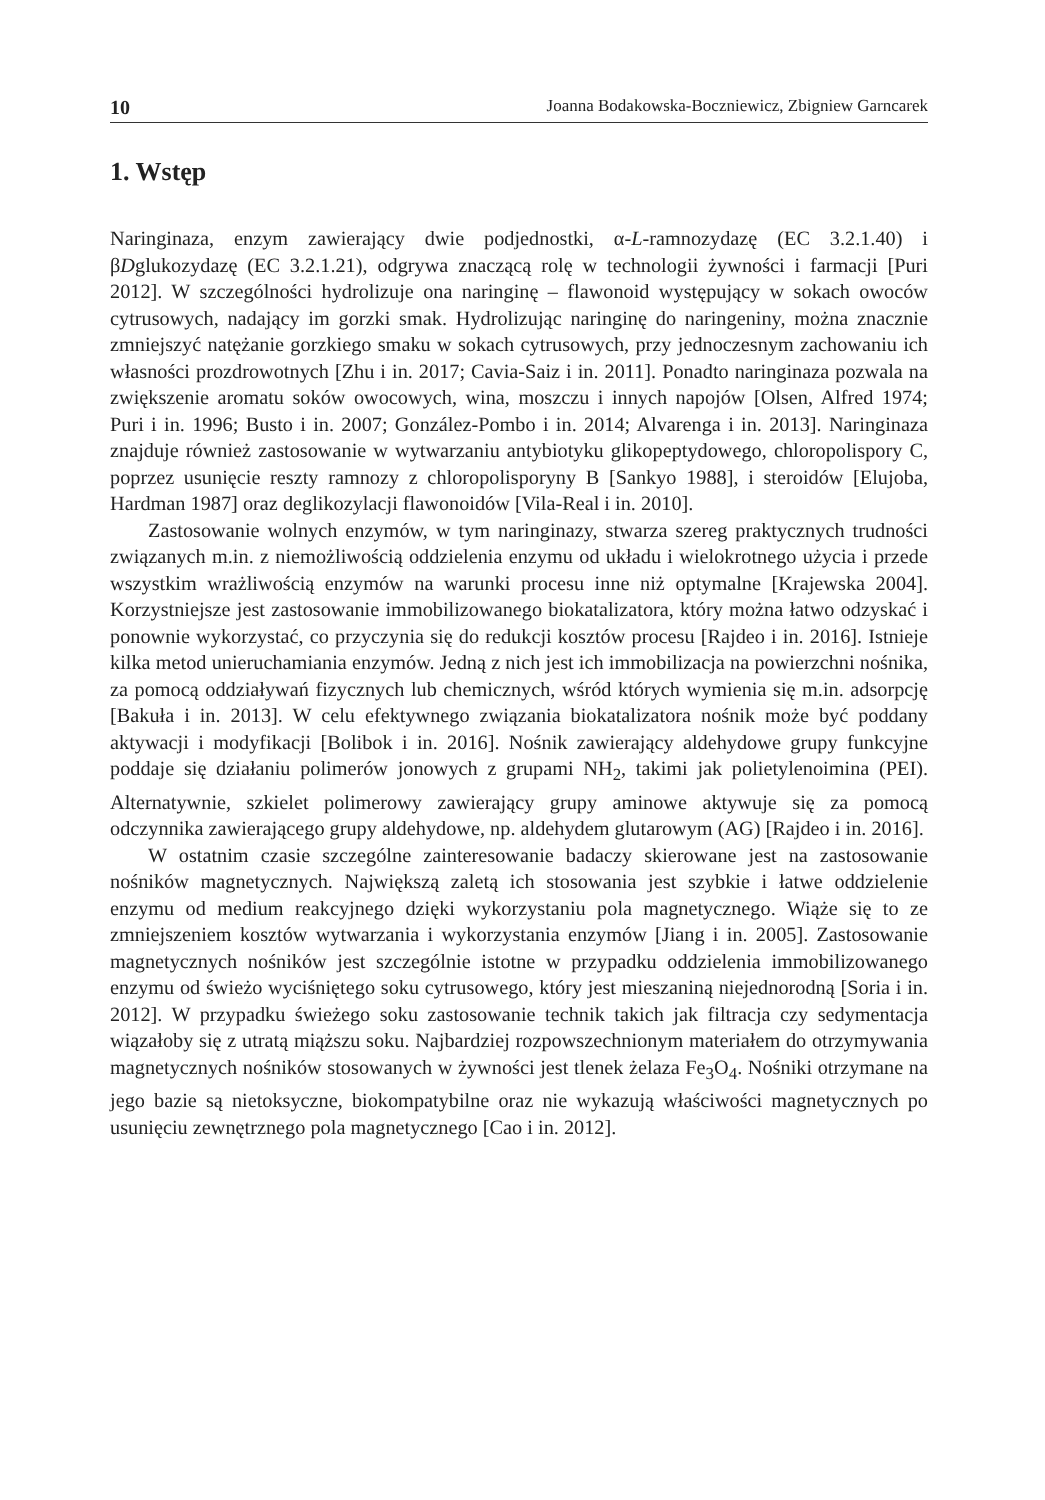10 Joanna Bodakowska-Boczniewicz, Zbigniew Garncarek
1. Wstęp
Naringinaza, enzym zawierający dwie podjednostki, α-L-ramnozydazę (EC 3.2.1.40) i βDglukozydazę (EC 3.2.1.21), odgrywa znaczącą rolę w technologii żywności i farmacji [Puri 2012]. W szczególności hydrolizuje ona naringinę – flawonoid występujący w sokach owoców cytrusowych, nadający im gorzki smak. Hydrolizując naringinę do naringeniny, można znacznie zmniejszyć natężanie gorzkiego smaku w sokach cytrusowych, przy jednoczesnym zachowaniu ich własności prozdrowotnych [Zhu i in. 2017; Cavia-Saiz i in. 2011]. Ponadto naringinaza pozwala na zwiększenie aromatu soków owocowych, wina, moszczu i innych napojów [Olsen, Alfred 1974; Puri i in. 1996; Busto i in. 2007; González-Pombo i in. 2014; Alvarenga i in. 2013]. Naringinaza znajduje również zastosowanie w wytwarzaniu antybiotyku glikopeptydowego, chloropolispory C, poprzez usunięcie reszty ramnozy z chloropolisporyny B [Sankyo 1988], i steroidów [Elujoba, Hardman 1987] oraz deglikozylacji flawonoidów [Vila-Real i in. 2010].
Zastosowanie wolnych enzymów, w tym naringinazy, stwarza szereg praktycznych trudności związanych m.in. z niemożliwością oddzielenia enzymu od układu i wielokrotnego użycia i przede wszystkim wrażliwością enzymów na warunki procesu inne niż optymalne [Krajewska 2004]. Korzystniejsze jest zastosowanie immobilizowanego biokatalizatora, który można łatwo odzyskać i ponownie wykorzystać, co przyczynia się do redukcji kosztów procesu [Rajdeo i in. 2016]. Istnieje kilka metod unieruchamiania enzymów. Jedną z nich jest ich immobilizacja na powierzchni nośnika, za pomocą oddziaływań fizycznych lub chemicznych, wśród których wymienia się m.in. adsorpcję [Bakuła i in. 2013]. W celu efektywnego związania biokatalizatora nośnik może być poddany aktywacji i modyfikacji [Bolibok i in. 2016]. Nośnik zawierający aldehydowe grupy funkcyjne poddaje się działaniu polimerów jonowych z grupami NH<sub>2</sub>, takimi jak polietylenoimina (PEI). Alternatywnie, szkielet polimerowy zawierający grupy aminowe aktywuje się za pomocą odczynnika zawierającego grupy aldehydowe, np. aldehydem glutarowym (AG) [Rajdeo i in. 2016].
W ostatnim czasie szczególne zainteresowanie badaczy skierowane jest na zastosowanie nośników magnetycznych. Największą zaletą ich stosowania jest szybkie i łatwe oddzielenie enzymu od medium reakcyjnego dzięki wykorzystaniu pola magnetycznego. Wiąże się to ze zmniejszeniem kosztów wytwarzania i wykorzystania enzymów [Jiang i in. 2005]. Zastosowanie magnetycznych nośników jest szczególnie istotne w przypadku oddzielenia immobilizowanego enzymu od świeżo wyciśniętego soku cytrusowego, który jest mieszaniną niejednorodną [Soria i in. 2012]. W przypadku świeżego soku zastosowanie technik takich jak filtracja czy sedymentacja wiązałoby się z utratą miąższu soku. Najbardziej rozpowszechnionym materiałem do otrzymywania magnetycznych nośników stosowanych w żywności jest tlenek żelaza Fe<sub>3</sub>O<sub>4</sub>. Nośniki otrzymane na jego bazie są nietoksyczne, biokompatybilne oraz nie wykazują właściwości magnetycznych po usunięciu zewnętrznego pola magnetycznego [Cao i in. 2012].